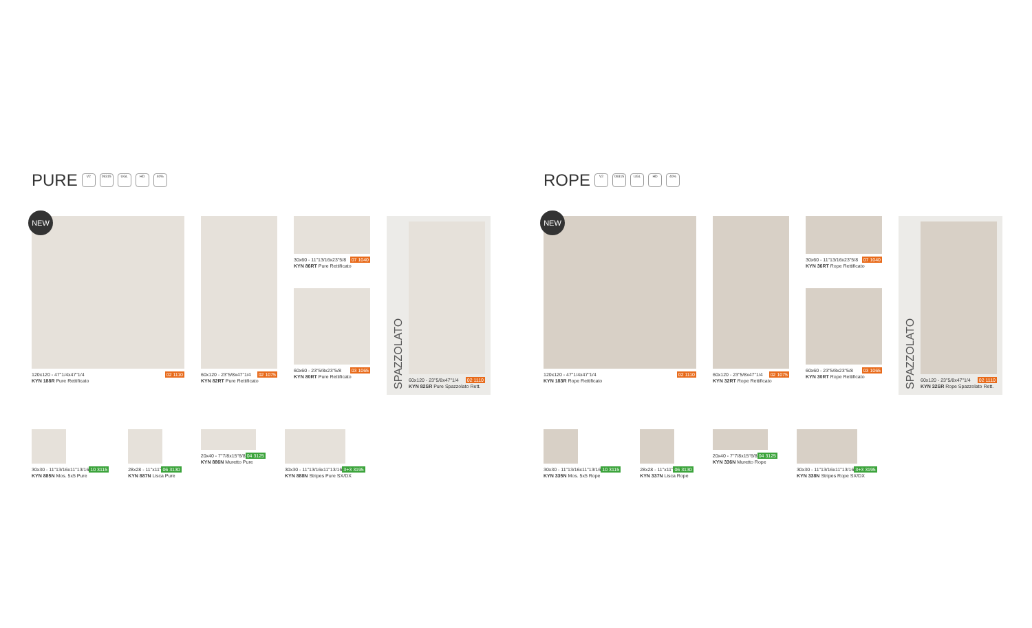PURE
V2 09315 UGL HD 40%
NEW
120x120 - 47"1/4x47"1/4 02 1110
KYN 188R Pure Rettificato
60x120 - 23"5/8x47"1/4 02 1075
KYN 82RT Pure Rettificato
30x60 - 11"13/16x23"5/8 07 1040
KYN 86RT Pure Rettificato
60x60 - 23"5/8x23"5/8 03 1065
KYN 80RT Pure Rettificato
SPAZZOLATO
60x120 - 23"5/8x47"1/4 02 1110
KYN 82SR Pure Spazzolato Rett.
30x30 - 11"13/16x11"13/16 10 3115
KYN 885N Mos. 5x5 Pure
28x28 - 11"x11" 06 3130
KYN 887N Lisca Pure
20x40 - 7"7/8x15"6/8 04 3125
KYN 886N Muretto Pure
30x30 - 11"13/16x11"13/16 3+3 3195
KYN 888N Stripes Pure SX/DX
ROPE
V2 09315 UGL HD 40%
NEW
120x120 - 47"1/4x47"1/4 02 1110
KYN 183R Rope Rettificato
60x120 - 23"5/8x47"1/4 02 1075
KYN 32RT Rope Rettificato
30x60 - 11"13/16x23"5/8 07 1040
KYN 36RT Rope Rettificato
60x60 - 23"5/8x23"5/8 03 1065
KYN 30RT Rope Rettificato
SPAZZOLATO
60x120 - 23"5/8x47"1/4 02 1110
KYN 32SR Rope Spazzolato Rett.
30x30 - 11"13/16x11"13/16 10 3115
KYN 335N Mos. 5x5 Rope
28x28 - 11"x11" 06 3130
KYN 337N Lisca Rope
20x40 - 7"7/8x15"6/8 04 3125
KYN 336N Muretto Rope
30x30 - 11"13/16x11"13/16 3+3 3195
KYN 338N Stripes Rope SX/DX